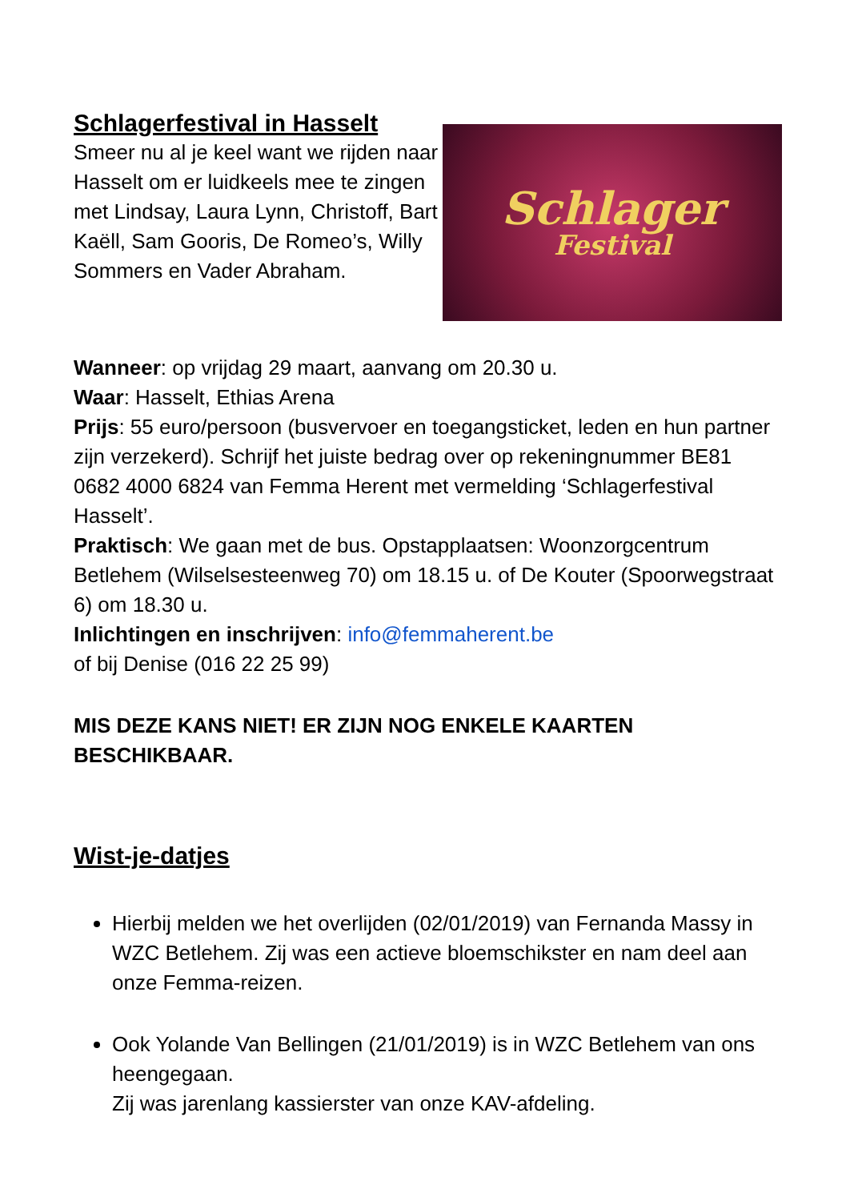Schlagerfestival in Hasselt
Smeer nu al je keel want we rijden naar Hasselt om er luidkeels mee te zingen met Lindsay, Laura Lynn, Christoff, Bart Kaëll, Sam Gooris, De Romeo’s, Willy Sommers en Vader Abraham.
Schlager
Festival
Wanneer: op vrijdag 29 maart, aanvang om 20.30 u.
Waar: Hasselt, Ethias Arena
Prijs: 55 euro/persoon (busvervoer en toegangsticket, leden en hun partner zijn verzekerd). Schrijf het juiste bedrag over op rekeningnummer BE81 0682 4000 6824 van Femma Herent met vermelding ‘Schlagerfestival Hasselt’.
Praktisch: We gaan met de bus. Opstapplaatsen: Woonzorgcentrum Betlehem (Wilselsesteenweg 70) om 18.15 u. of De Kouter (Spoorwegstraat 6) om 18.30 u.
Inlichtingen en inschrijven: info@femmaherent.be
of bij Denise (016 22 25 99)
MIS DEZE KANS NIET! ER ZIJN NOG ENKELE KAARTEN BESCHIKBAAR.
Wist-je-datjes
Hierbij melden we het overlijden (02/01/2019) van Fernanda Massy in WZC Betlehem. Zij was een actieve bloemschikster en nam deel aan onze Femma-reizen.
Ook Yolande Van Bellingen (21/01/2019) is in WZC Betlehem van ons heengegaan.
Zij was jarenlang kassierster van onze KAV-afdeling.